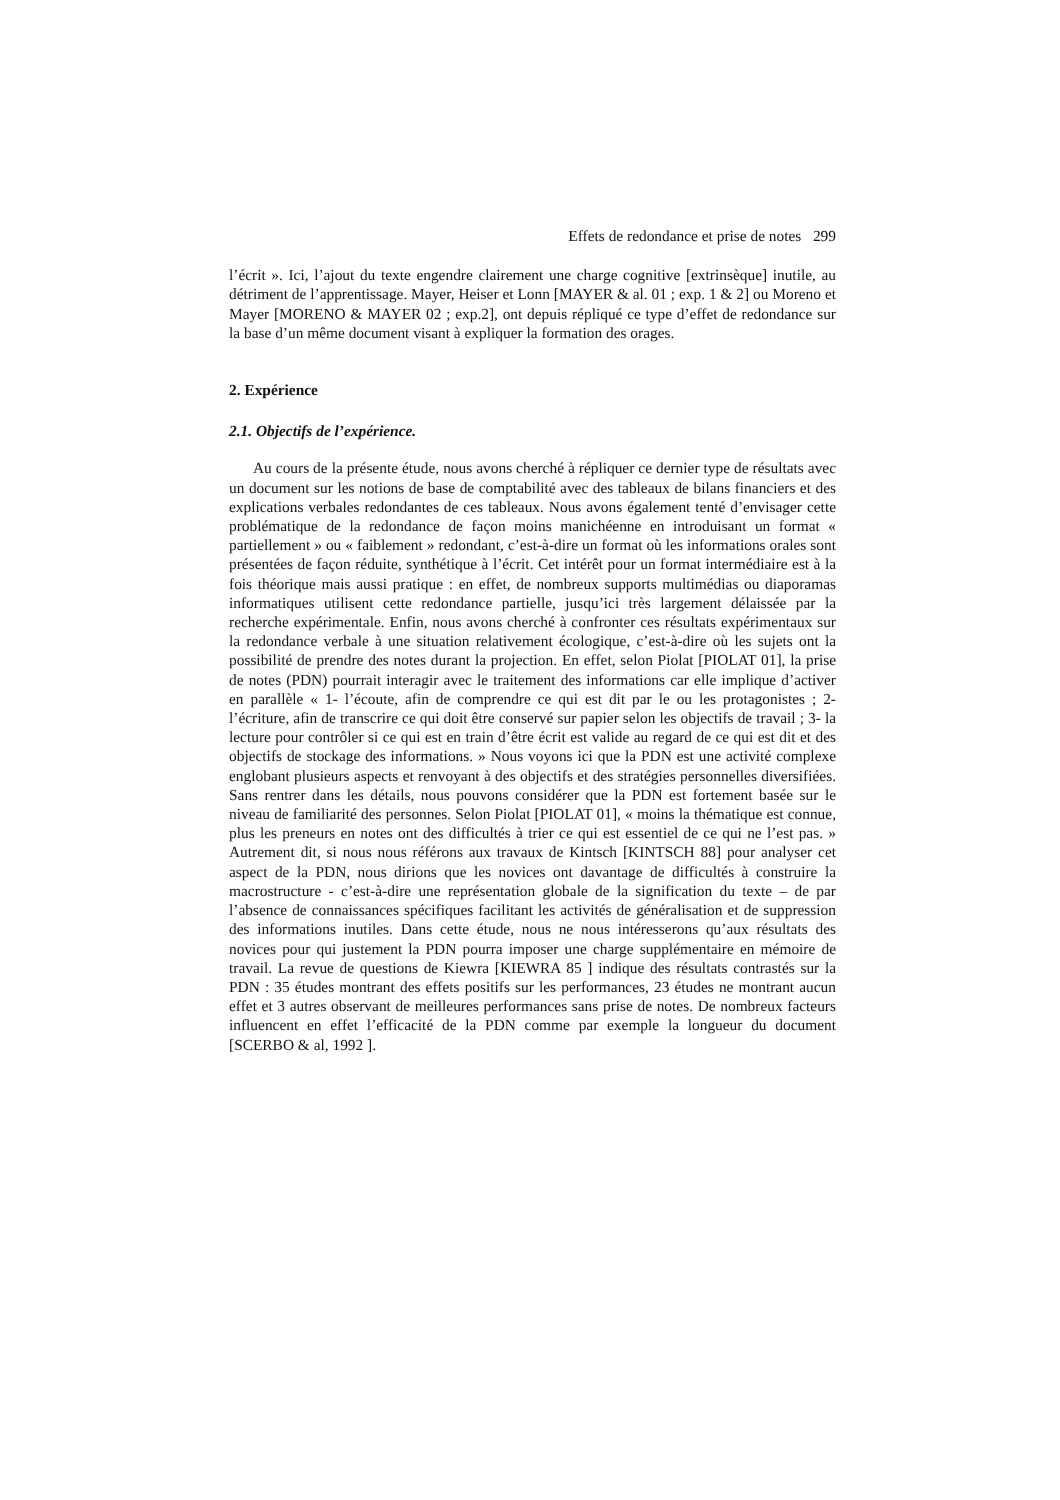Effets de redondance et prise de notes 299
l’écrit ». Ici, l’ajout du texte engendre clairement une charge cognitive [extrinsèque] inutile, au détriment de l’apprentissage. Mayer, Heiser et Lonn [MAYER & al. 01 ; exp. 1 & 2] ou Moreno et Mayer [MORENO & MAYER 02 ; exp.2], ont depuis répliqué ce type d’effet de redondance sur la base d’un même document visant à expliquer la formation des orages.
2. Expérience
2.1. Objectifs de l’expérience.
Au cours de la présente étude, nous avons cherché à répliquer ce dernier type de résultats avec un document sur les notions de base de comptabilité avec des tableaux de bilans financiers et des explications verbales redondantes de ces tableaux. Nous avons également tenté d’envisager cette problématique de la redondance de façon moins manichéenne en introduisant un format « partiellement » ou « faiblement » redondant, c’est-à-dire un format où les informations orales sont présentées de façon réduite, synthétique à l’écrit. Cet intérêt pour un format intermédiaire est à la fois théorique mais aussi pratique : en effet, de nombreux supports multimédias ou diaporamas informatiques utilisent cette redondance partielle, jusqu’ici très largement délaissée par la recherche expérimentale. Enfin, nous avons cherché à confronter ces résultats expérimentaux sur la redondance verbale à une situation relativement écologique, c’est-à-dire où les sujets ont la possibilité de prendre des notes durant la projection. En effet, selon Piolat [PIOLAT 01], la prise de notes (PDN) pourrait interagir avec le traitement des informations car elle implique d’activer en parallèle « 1- l’écoute, afin de comprendre ce qui est dit par le ou les protagonistes ; 2- l’écriture, afin de transcrire ce qui doit être conservé sur papier selon les objectifs de travail ; 3- la lecture pour contrôler si ce qui est en train d’être écrit est valide au regard de ce qui est dit et des objectifs de stockage des informations. » Nous voyons ici que la PDN est une activité complexe englobant plusieurs aspects et renvoyant à des objectifs et des stratégies personnelles diversifiées. Sans rentrer dans les détails, nous pouvons considérer que la PDN est fortement basée sur le niveau de familiarité des personnes. Selon Piolat [PIOLAT 01], « moins la thématique est connue, plus les preneurs en notes ont des difficultés à trier ce qui est essentiel de ce qui ne l’est pas. » Autrement dit, si nous nous référons aux travaux de Kintsch [KINTSCH 88] pour analyser cet aspect de la PDN, nous dirions que les novices ont davantage de difficultés à construire la macrostructure - c’est-à-dire une représentation globale de la signification du texte – de par l’absence de connaissances spécifiques facilitant les activités de généralisation et de suppression des informations inutiles. Dans cette étude, nous ne nous intéresserons qu’aux résultats des novices pour qui justement la PDN pourra imposer une charge supplémentaire en mémoire de travail. La revue de questions de Kiewra [KIEWRA 85 ] indique des résultats contrastés sur la PDN : 35 études montrant des effets positifs sur les performances, 23 études ne montrant aucun effet et 3 autres observant de meilleures performances sans prise de notes. De nombreux facteurs influencent en effet l’efficacité de la PDN comme par exemple la longueur du document [SCERBO & al, 1992 ].